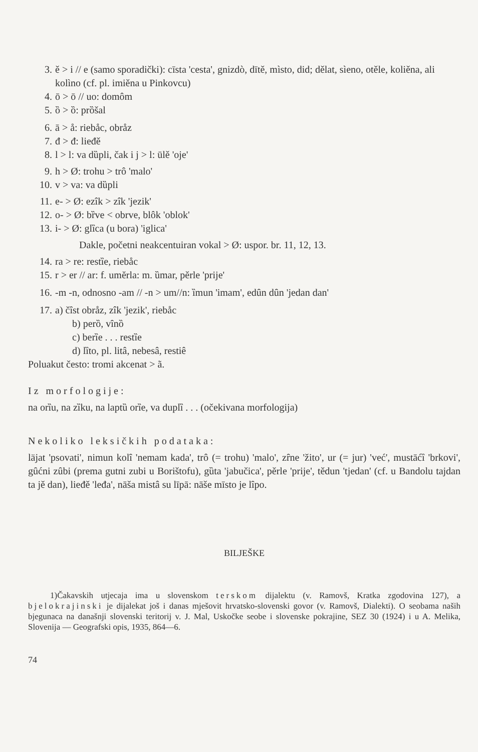3. ě > i // e (samo sporadički): cīsta 'cesta', gnizdò, dītě, mìsto, did; dělat, sìeno, otěle, koliěna, ali kolìno (cf. pl. imiěna u Pinkovcu)
4. ō > ō // uo: domôm
5. ȍ > ȍ: prȍšal
6. ā > å: riebåc, obråz
7. đ > đ: lieđě
8. l > l: va dȕpli, čak i j > l: ūlě 'oje'
9. h > Ø: trohu > trô 'malo'
10. v > va: va dȕpli
11. e- > Ø: ezîk > zîk 'jezik'
12. o- > Ø: bȑve < obrve, blôk 'oblok'
13. i- > Ø: glȉca (u bora) 'iglica'
Dakle, početni neakcentuiran vokal > Ø: uspor. br. 11, 12, 13.
14. ra > re: restȉe, riebåc
15. r > er // ar: f. umĕrla: m. ȕmar, pěrle 'prije'
16. -m -n, odnosno -am // -n > um//n: ȉmun 'imam', edȗn dȗn 'jedan dan'
17. a) čȋst obråz, zîk 'jezik', riebåc
b) perȍ, vȋnȍ
c) berȉe . . . restȉe
d) lȉto, pl. litâ, nebesâ, restiê
Poluakut često: tromi akcenat > ã.
Iz morfologije:
na orȉu, na zȉku, na laptȕ orȉe, va duplȉ . . . (očekivana morfologija)
Nekoliko leksičkih podataka:
läjat 'psovati', nimun kolȋ 'nemam kada', trô (= trohu) 'malo', zȓne 'žito', ur (= jur) 'već', mustāćȉ 'brkovi', gȗćni zȗbi (prema gutni zubi u Borištofu), gȕta 'jabučica', pěrle 'prije', tědun 'tjedan' (cf. u Bandolu tajdan ta jě dan), lieđě 'leđa', nāša mistâ su līpā: nāše mīsto je lȋpo.
BILJEŠKE
1)Čakavskih utjecaja ima u slovenskom terskom dijalektu (v. Ramovš, Kratka zgodovina 127), a bjelokrajinski je dijalekat još i danas mješovit hrvatsko-slovenski govor (v. Ramovš, Dialekti). O seobama naših bjegunaca na današnji slovenski teritorij v. J. Mal, Uskočke seobe i slovenske pokrajine, SEZ 30 (1924) i u A. Melika, Slovenija — Geografski opis, 1935, 864—6.
74